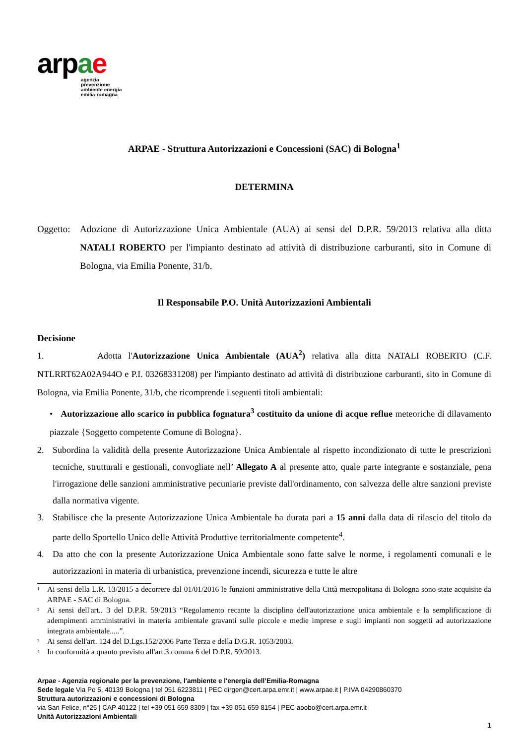arpae
agenzia
prevenzione
ambiente energia
emilia-romagna
ARPAE - Struttura Autorizzazioni e Concessioni (SAC) di Bologna<sup>1</sup>
DETERMINA
Oggetto: Adozione di Autorizzazione Unica Ambientale (AUA) ai sensi del D.P.R. 59/2013 relativa alla ditta NATALI ROBERTO per l'impianto destinato ad attività di distribuzione carburanti, sito in Comune di Bologna, via Emilia Ponente, 31/b.
Il Responsabile P.O. Unità Autorizzazioni Ambientali
Decisione
1. Adotta l'Autorizzazione Unica Ambientale (AUA<sup>2</sup>) relativa alla ditta NATALI ROBERTO (C.F. NTLRRT62A02A944O e P.I. 03268331208) per l'impianto destinato ad attività di distribuzione carburanti, sito in Comune di Bologna, via Emilia Ponente, 31/b, che ricomprende i seguenti titoli ambientali:
• Autorizzazione allo scarico in pubblica fognatura<sup>3</sup> costituito da unione di acque reflue meteoriche di dilavamento piazzale {Soggetto competente Comune di Bologna}.
2. Subordina la validità della presente Autorizzazione Unica Ambientale al rispetto incondizionato di tutte le prescrizioni tecniche, strutturali e gestionali, convogliate nell’ Allegato A al presente atto, quale parte integrante e sostanziale, pena l'irrogazione delle sanzioni amministrative pecuniarie previste dall'ordinamento, con salvezza delle altre sanzioni previste dalla normativa vigente.
3. Stabilisce che la presente Autorizzazione Unica Ambientale ha durata pari a 15 anni dalla data di rilascio del titolo da parte dello Sportello Unico delle Attività Produttive territorialmente competente<sup>4</sup>.
4. Da atto che con la presente Autorizzazione Unica Ambientale sono fatte salve le norme, i regolamenti comunali e le autorizzazioni in materia di urbanistica, prevenzione incendi, sicurezza e tutte le altre
<sup>1</sup> Ai sensi della L.R. 13/2015 a decorrere dal 01/01/2016 le funzioni amministrative della Città metropolitana di Bologna sono state acquisite da ARPAE - SAC di Bologna.
<sup>2</sup> Ai sensi dell'art.. 3 del D.P.R. 59/2013 “Regolamento recante la disciplina dell'autorizzazione unica ambientale e la semplificazione di adempimenti amministrativi in materia ambientale gravanti sulle piccole e medie imprese e sugli impianti non soggetti ad autorizzazione integrata ambientale.....”.
<sup>3</sup> Ai sensi dell'art. 124 del D.Lgs.152/2006 Parte Terza e della D.G.R. 1053/2003.
<sup>4</sup> In conformità a quanto previsto all'art.3 comma 6 del D.P.R. 59/2013.
Arpae - Agenzia regionale per la prevenzione, l'ambiente e l'energia dell’Emilia-Romagna
Sede legale Via Po 5, 40139 Bologna | tel 051 6223811 | PEC dirgen@cert.arpa.emr.it | www.arpae.it | P.IVA 04290860370
Struttura autorizzazioni e concessioni di Bologna
via San Felice, n°25 | CAP 40122 | tel +39 051 659 8309 | fax +39 051 659 8154 | PEC aoobo@cert.arpa.emr.it
Unità Autorizzazioni Ambientali
1